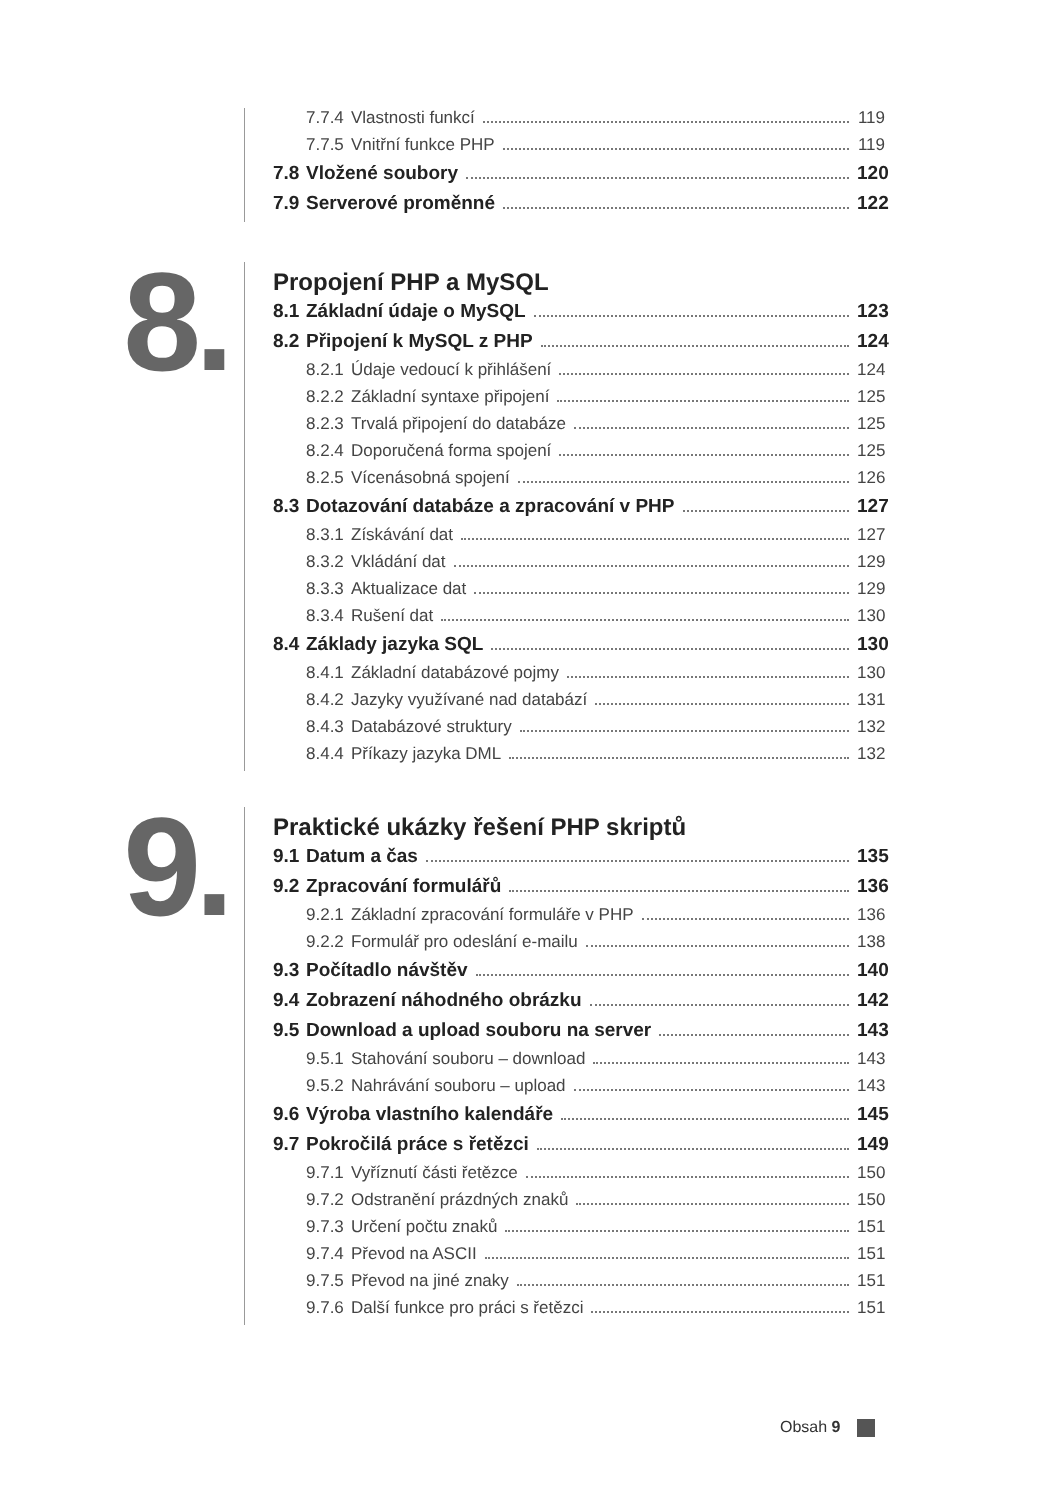7.7.4 Vlastnosti funkcí 119
7.7.5 Vnitřní funkce PHP 119
7.8 Vložené soubory 120
7.9 Serverové proměnné 122
8.
Propojení PHP a MySQL
8.1 Základní údaje o MySQL 123
8.2 Připojení k MySQL z PHP 124
8.2.1 Údaje vedoucí k přihlášení 124
8.2.2 Základní syntaxe připojení 125
8.2.3 Trvalá připojení do databáze 125
8.2.4 Doporučená forma spojení 125
8.2.5 Vícenásobná spojení 126
8.3 Dotazování databáze a zpracování v PHP 127
8.3.1 Získávání dat 127
8.3.2 Vkládání dat 129
8.3.3 Aktualizace dat 129
8.3.4 Rušení dat 130
8.4 Základy jazyka SQL 130
8.4.1 Základní databázové pojmy 130
8.4.2 Jazyky využívané nad databází 131
8.4.3 Databázové struktury 132
8.4.4 Příkazy jazyka DML 132
9.
Praktické ukázky řešení PHP skriptů
9.1 Datum a čas 135
9.2 Zpracování formulářů 136
9.2.1 Základní zpracování formuláře v PHP 136
9.2.2 Formulář pro odeslání e-mailu 138
9.3 Počítadlo návštěv 140
9.4 Zobrazení náhodného obrázku 142
9.5 Download a upload souboru na server 143
9.5.1 Stahování souboru – download 143
9.5.2 Nahrávání souboru – upload 143
9.6 Výroba vlastního kalendáře 145
9.7 Pokročilá práce s řetězci 149
9.7.1 Vyříznutí části řetězce 150
9.7.2 Odstranění prázdných znaků 150
9.7.3 Určení počtu znaků 151
9.7.4 Převod na ASCII 151
9.7.5 Převod na jiné znaky 151
9.7.6 Další funkce pro práci s řetězci 151
Obsah 9